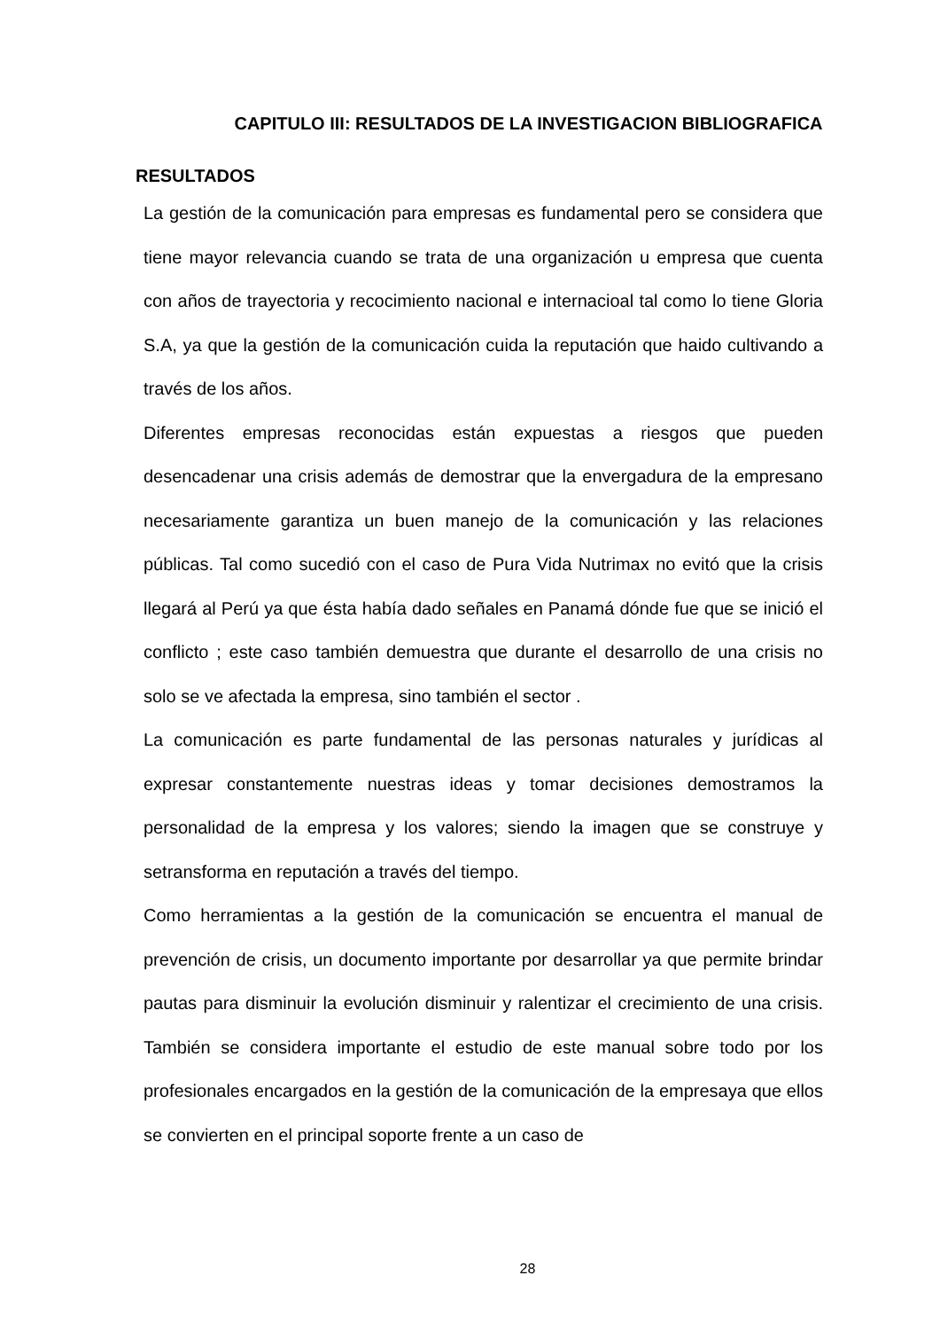CAPITULO III: RESULTADOS DE LA INVESTIGACION BIBLIOGRAFICA
RESULTADOS
La gestión de la comunicación para empresas es fundamental pero se considera que tiene mayor relevancia cuando se trata de una organización u empresa que cuenta con años de trayectoria y recocimiento nacional e internacioal tal como lo tiene Gloria S.A, ya que la gestión de la comunicación cuida la reputación que haido cultivando a través de los años.
Diferentes empresas reconocidas están expuestas a riesgos que pueden desencadenar una crisis además de demostrar que la envergadura de la empresano necesariamente garantiza un buen manejo de la comunicación y las relaciones públicas. Tal como sucedió con el caso de Pura Vida Nutrimax no evitó que la crisis llegará al Perú ya que ésta había dado señales en Panamá dónde fue que se inició el conflicto ; este caso también demuestra que durante el desarrollo de una crisis no solo se ve afectada la empresa, sino también el sector .
La comunicación es parte fundamental de las personas naturales y jurídicas al expresar constantemente nuestras ideas y tomar decisiones demostramos la personalidad de la empresa y los valores; siendo la imagen que se construye y setransforma en reputación a través del tiempo.
Como herramientas a la gestión de la comunicación se encuentra el manual de prevención de crisis, un documento importante por desarrollar ya que permite brindar pautas para disminuir la evolución disminuir y ralentizar el crecimiento de una crisis. También se considera importante el estudio de este manual sobre todo por los profesionales encargados en la gestión de la comunicación de la empresaya que ellos se convierten en el principal soporte frente a un caso de
28